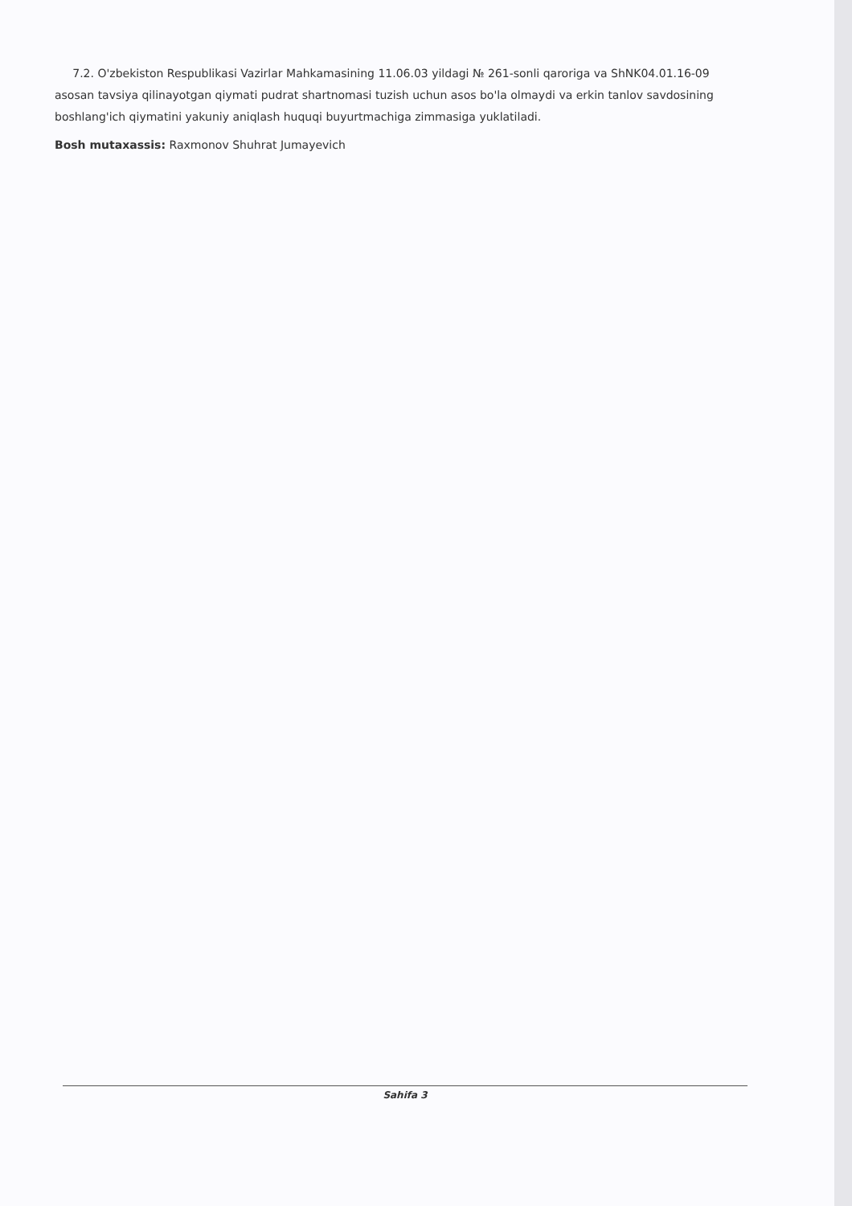7.2. O'zbekiston Respublikasi Vazirlar Mahkamasining 11.06.03 yildagi № 261-sonli qaroriga va ShNK04.01.16-09 asosan tavsiya qilinayotgan qiymati pudrat shartnomasi tuzish uchun asos bo'la olmaydi va erkin tanlov savdosining boshlang'ich qiymatini yakuniy aniqlash huquqi buyurtmachiga zimmasiga yuklatiladi.
Bosh mutaxassis: Raxmonov Shuhrat Jumayevich
Sahifa 3